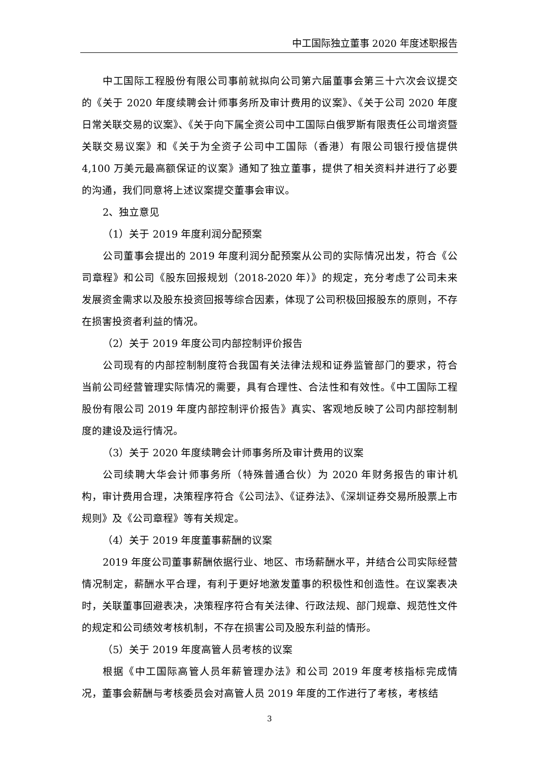中工国际独立董事 2020 年度述职报告
中工国际工程股份有限公司事前就拟向公司第六届董事会第三十六次会议提交的《关于 2020 年度续聘会计师事务所及审计费用的议案》、《关于公司 2020 年度日常关联交易的议案》、《关于向下属全资公司中工国际白俄罗斯有限责任公司增资暨关联交易议案》和《关于为全资子公司中工国际（香港）有限公司银行授信提供 4,100 万美元最高额保证的议案》通知了独立董事，提供了相关资料并进行了必要的沟通，我们同意将上述议案提交董事会审议。
2、独立意见
（1）关于 2019 年度利润分配预案
公司董事会提出的 2019 年度利润分配预案从公司的实际情况出发，符合《公司章程》和公司《股东回报规划（2018-2020 年）》的规定，充分考虑了公司未来发展资金需求以及股东投资回报等综合因素，体现了公司积极回报股东的原则，不存在损害投资者利益的情况。
（2）关于 2019 年度公司内部控制评价报告
公司现有的内部控制制度符合我国有关法律法规和证券监管部门的要求，符合当前公司经营管理实际情况的需要，具有合理性、合法性和有效性。《中工国际工程股份有限公司 2019 年度内部控制评价报告》真实、客观地反映了公司内部控制制度的建设及运行情况。
（3）关于 2020 年度续聘会计师事务所及审计费用的议案
公司续聘大华会计师事务所（特殊普通合伙）为 2020 年财务报告的审计机构，审计费用合理，决策程序符合《公司法》、《证券法》、《深圳证券交易所股票上市规则》及《公司章程》等有关规定。
（4）关于 2019 年度董事薪酬的议案
2019 年度公司董事薪酬依据行业、地区、市场薪酬水平，并结合公司实际经营情况制定，薪酬水平合理，有利于更好地激发董事的积极性和创造性。在议案表决时，关联董事回避表决，决策程序符合有关法律、行政法规、部门规章、规范性文件的规定和公司绩效考核机制，不存在损害公司及股东利益的情形。
（5）关于 2019 年度高管人员考核的议案
根据《中工国际高管人员年薪管理办法》和公司 2019 年度考核指标完成情况，董事会薪酬与考核委员会对高管人员 2019 年度的工作进行了考核，考核结
3